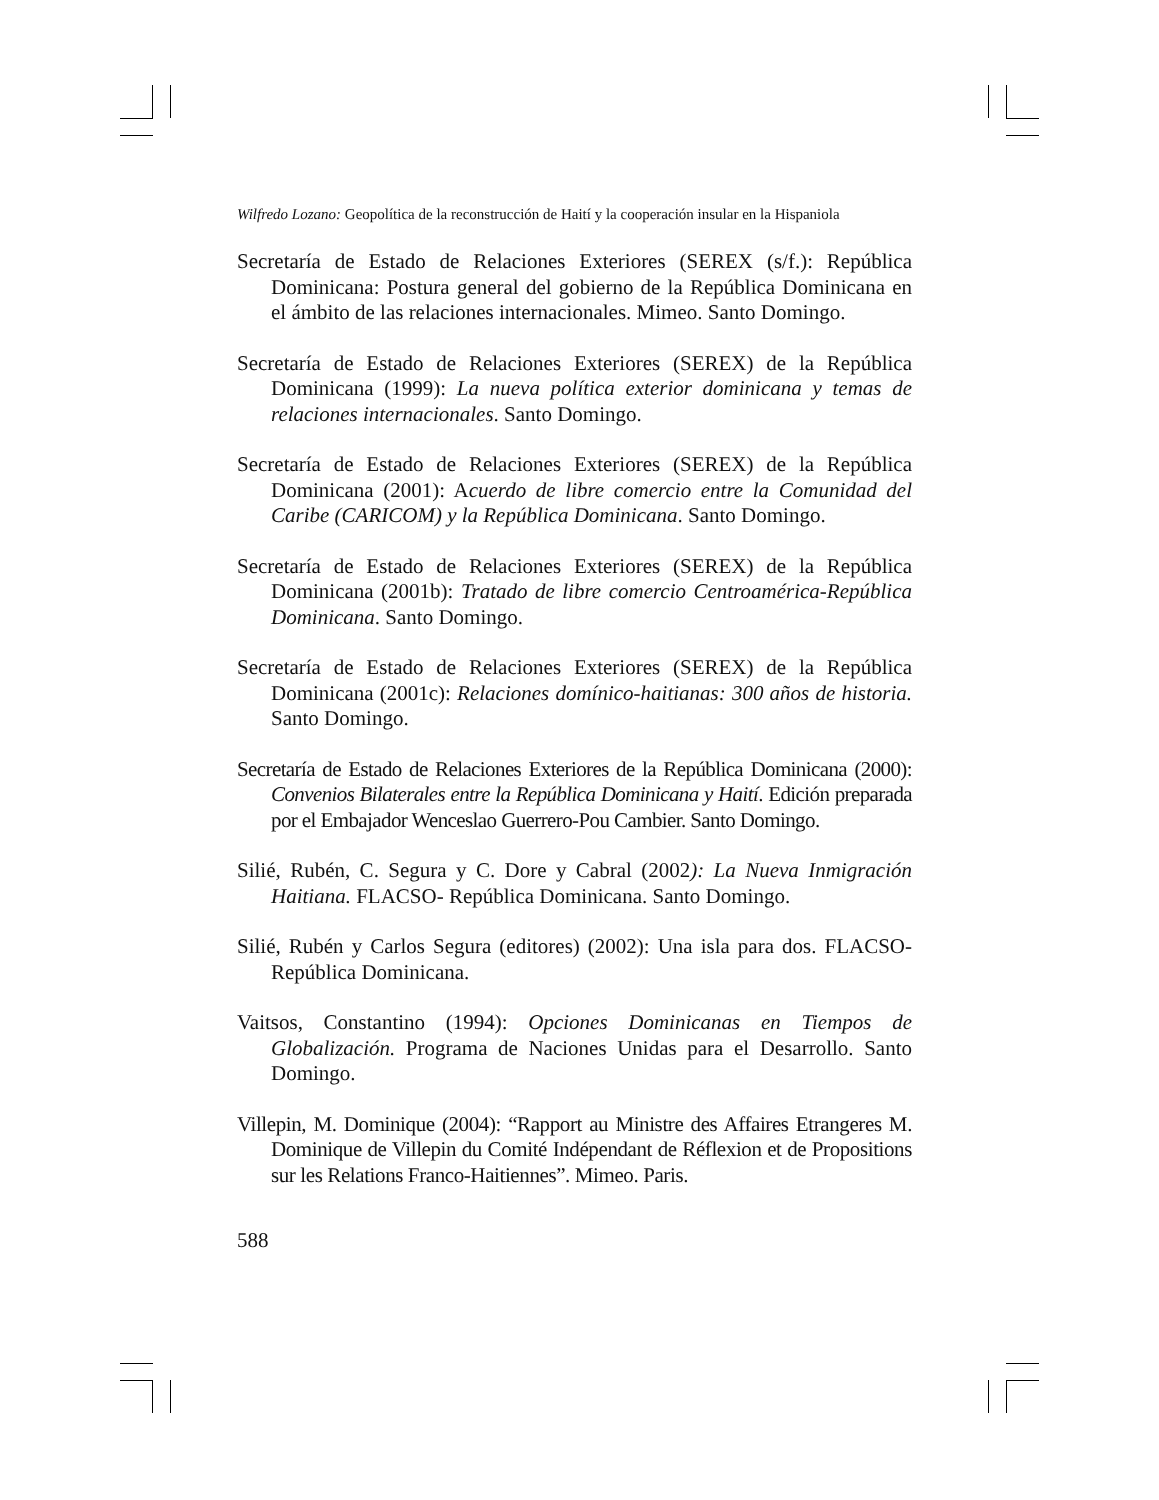Wilfredo Lozano: Geopolítica de la reconstrucción de Haití y la cooperación insular en la Hispaniola
Secretaría de Estado de Relaciones Exteriores (SEREX (s/f.): República Dominicana: Postura general del gobierno de la República Dominicana en el ámbito de las relaciones internacionales. Mimeo. Santo Domingo.
Secretaría de Estado de Relaciones Exteriores (SEREX) de la República Dominicana (1999): La nueva política exterior dominicana y temas de relaciones internacionales. Santo Domingo.
Secretaría de Estado de Relaciones Exteriores (SEREX) de la República Dominicana (2001): Acuerdo de libre comercio entre la Comunidad del Caribe (CARICOM) y la República Dominicana. Santo Domingo.
Secretaría de Estado de Relaciones Exteriores (SEREX) de la República Dominicana (2001b): Tratado de libre comercio Centroamérica-República Dominicana. Santo Domingo.
Secretaría de Estado de Relaciones Exteriores (SEREX) de la República Dominicana (2001c): Relaciones domínico-haitianas: 300 años de historia. Santo Domingo.
Secretaría de Estado de Relaciones Exteriores de la República Dominicana (2000): Convenios Bilaterales entre la República Dominicana y Haití. Edición preparada por el Embajador Wenceslao Guerrero-Pou Cambier. Santo Domingo.
Silié, Rubén, C. Segura y C. Dore y Cabral (2002): La Nueva Inmigración Haitiana. FLACSO- República Dominicana. Santo Domingo.
Silié, Rubén y Carlos Segura (editores) (2002): Una isla para dos. FLACSO-República Dominicana.
Vaitsos, Constantino (1994): Opciones Dominicanas en Tiempos de Globalización. Programa de Naciones Unidas para el Desarrollo. Santo Domingo.
Villepin, M. Dominique (2004): “Rapport au Ministre des Affaires Etrangeres M. Dominique de Villepin du Comité Indépendant de Réflexion et de Propositions sur les Relations Franco-Haitiennes”. Mimeo. Paris.
588